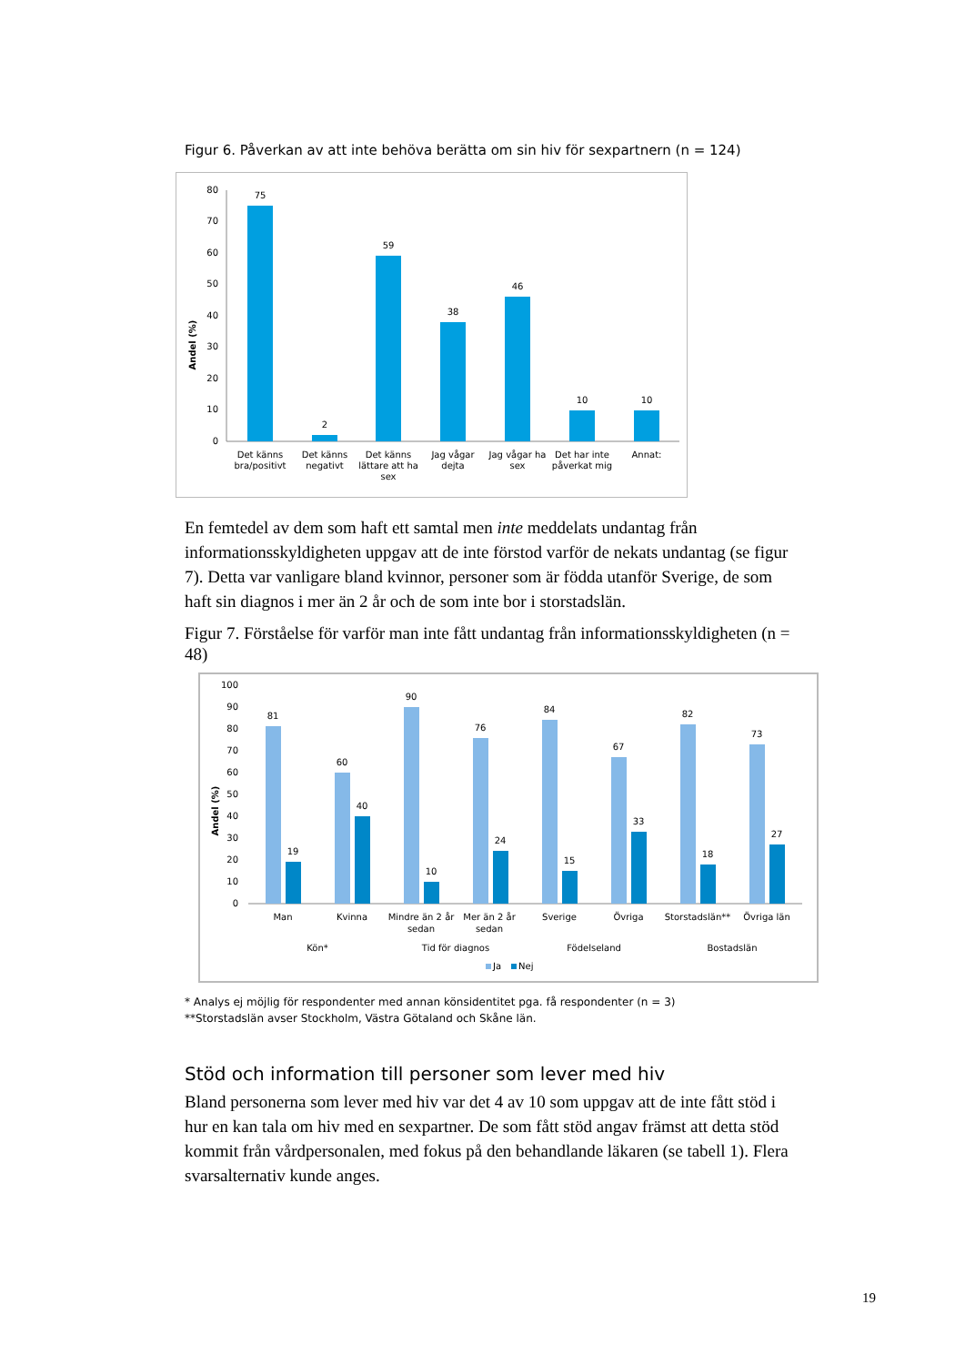Figur 6. Påverkan av att inte behöva berätta om sin hiv för sexpartnern (n = 124)
Andel (%)
80
70
60
50
40
30
20
10
0
75
2
59
38
46
10
10
Det känns
bra/positivt
Det känns
negativt
Det känns
lättare att ha
sex
Jag vågar
dejta
Jag vågar ha
sex
Det har inte
påverkat mig
Annat:
En femtedel av dem som haft ett samtal men inte meddelats undantag från informationsskyldigheten uppgav att de inte förstod varför de nekats undantag (se figur 7). Detta var vanligare bland kvinnor, personer som är födda utanför Sverige, de som haft sin diagnos i mer än 2 år och de som inte bor i storstadslän.
Figur 7. Förståelse för varför man inte fått undantag från informationsskyldigheten (n = 48)
Andel (%)
100
90
80
70
60
50
40
30
20
10
0
81
19
60
40
90
10
76
24
84
15
67
33
82
18
73
27
Man
Kvinna
Mindre än 2 år
sedan
Mer än 2 år
sedan
Sverige
Övriga
Storstadslän**
Övriga län
Kön*
Tid för diagnos
Födelseland
Bostadslän
Ja
Nej
* Analys ej möjlig för respondenter med annan könsidentitet pga. få respondenter (n = 3)
**Storstadslän avser Stockholm, Västra Götaland och Skåne län.
Stöd och information till personer som lever med hiv
Bland personerna som lever med hiv var det 4 av 10 som uppgav att de inte fått stöd i hur en kan tala om hiv med en sexpartner. De som fått stöd angav främst att detta stöd kommit från vårdpersonalen, med fokus på den behandlande läkaren (se tabell 1). Flera svarsalternativ kunde anges.
19